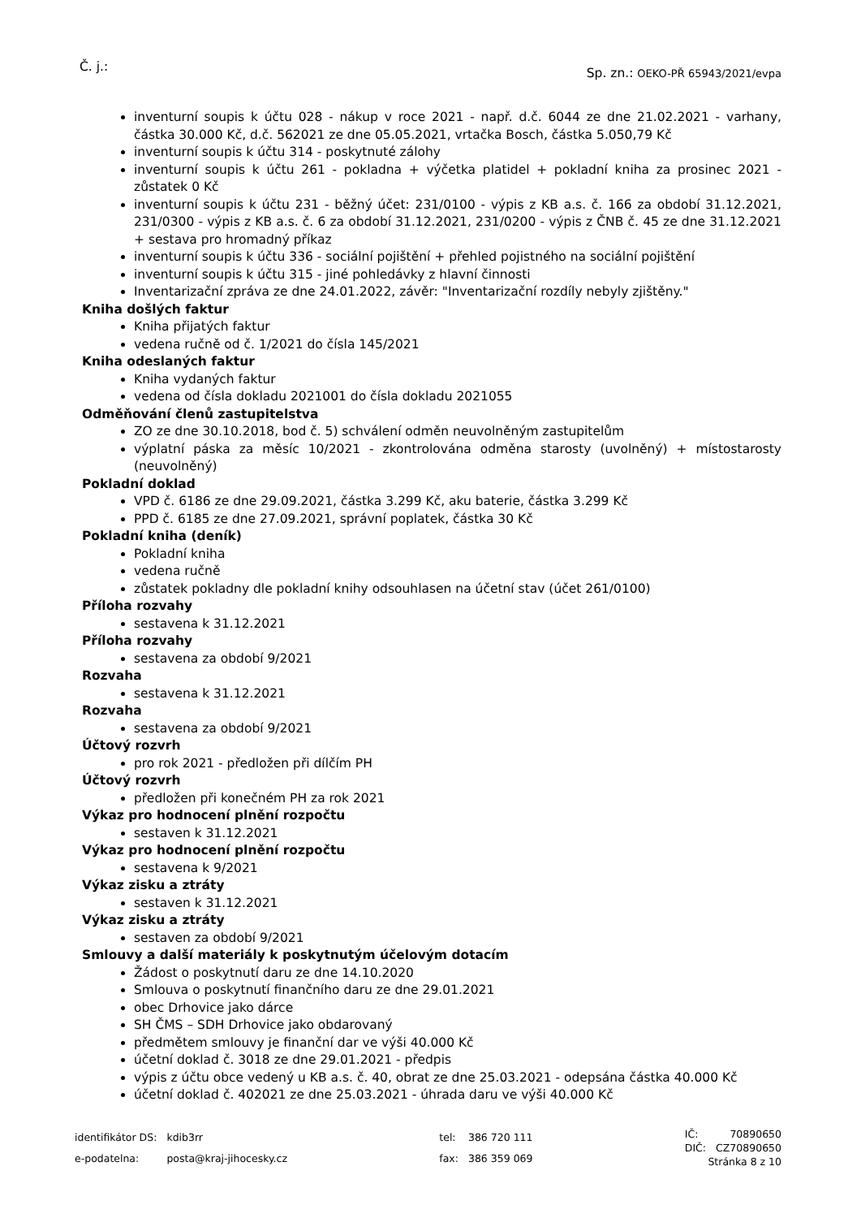Č. j.:
Sp. zn.: OEKO-PŘ 65943/2021/evpa
inventurní soupis k účtu 028 - nákup v roce 2021 - např. d.č. 6044 ze dne 21.02.2021 - varhany, částka 30.000 Kč, d.č. 562021 ze dne 05.05.2021, vrtačka Bosch, částka 5.050,79 Kč
inventurní soupis k účtu 314 - poskytnuté zálohy
inventurní soupis k účtu 261 - pokladna + výčetka platidel + pokladní kniha za prosinec 2021 - zůstatek 0 Kč
inventurní soupis k účtu 231 - běžný účet: 231/0100 - výpis z KB a.s. č. 166 za období 31.12.2021, 231/0300 - výpis z KB a.s. č. 6 za období 31.12.2021, 231/0200 - výpis z ČNB č. 45 ze dne 31.12.2021 + sestava pro hromadný příkaz
inventurní soupis k účtu 336 - sociální pojištění + přehled pojistného na sociální pojištění
inventurní soupis k účtu 315 - jiné pohledávky z hlavní činnosti
Inventarizační zpráva ze dne 24.01.2022, závěr: "Inventarizační rozdíly nebyly zjištěny."
Kniha došlých faktur
Kniha přijatých faktur
vedena ručně od č. 1/2021 do čísla 145/2021
Kniha odeslaných faktur
Kniha vydaných faktur
vedena od čísla dokladu 2021001 do čísla dokladu 2021055
Odměňování členů zastupitelstva
ZO ze dne 30.10.2018, bod č. 5) schválení odměn neuvolněným zastupitelům
výplatní páska za měsíc 10/2021 - zkontrolována odměna starosty (uvolněný) + místostarosty (neuvolněný)
Pokladní doklad
VPD č. 6186 ze dne 29.09.2021, částka 3.299 Kč, aku baterie, částka 3.299 Kč
PPD č. 6185 ze dne 27.09.2021, správní poplatek, částka 30 Kč
Pokladní kniha (deník)
Pokladní kniha
vedena ručně
zůstatek pokladny dle pokladní knihy odsouhlasen na účetní stav (účet 261/0100)
Příloha rozvahy
sestavena k 31.12.2021
Příloha rozvahy
sestavena za období 9/2021
Rozvaha
sestavena k 31.12.2021
Rozvaha
sestavena za období 9/2021
Účtový rozvrh
pro rok 2021 - předložen při dílčím PH
Účtový rozvrh
předložen při konečném PH za rok 2021
Výkaz pro hodnocení plnění rozpočtu
sestaven k 31.12.2021
Výkaz pro hodnocení plnění rozpočtu
sestavena k 9/2021
Výkaz zisku a ztráty
sestaven k 31.12.2021
Výkaz zisku a ztráty
sestaven za období 9/2021
Smlouvy a další materiály k poskytnutým účelovým dotacím
Žádost o poskytnutí daru ze dne 14.10.2020
Smlouva o poskytnutí finančního daru ze dne 29.01.2021
obec Drhovice jako dárce
SH ČMS – SDH Drhovice jako obdarovaný
předmětem smlouvy je finanční dar ve výši 40.000 Kč
účetní doklad č. 3018 ze dne 29.01.2021 - předpis
výpis z účtu obce vedený u KB a.s. č. 40, obrat ze dne 25.03.2021 - odepsána částka 40.000 Kč
účetní doklad č. 402021 ze dne 25.03.2021 - úhrada daru ve výši 40.000 Kč
| identifikátor DS: | kdib3rr |
| e-podatelna: | posta@kraj-jihocesky.cz |
| tel: | 386 720 111 |
| fax: | 386 359 069 |
| IČ: | 70890650 |
| DIČ: | CZ70890650 |
Stránka 8 z 10